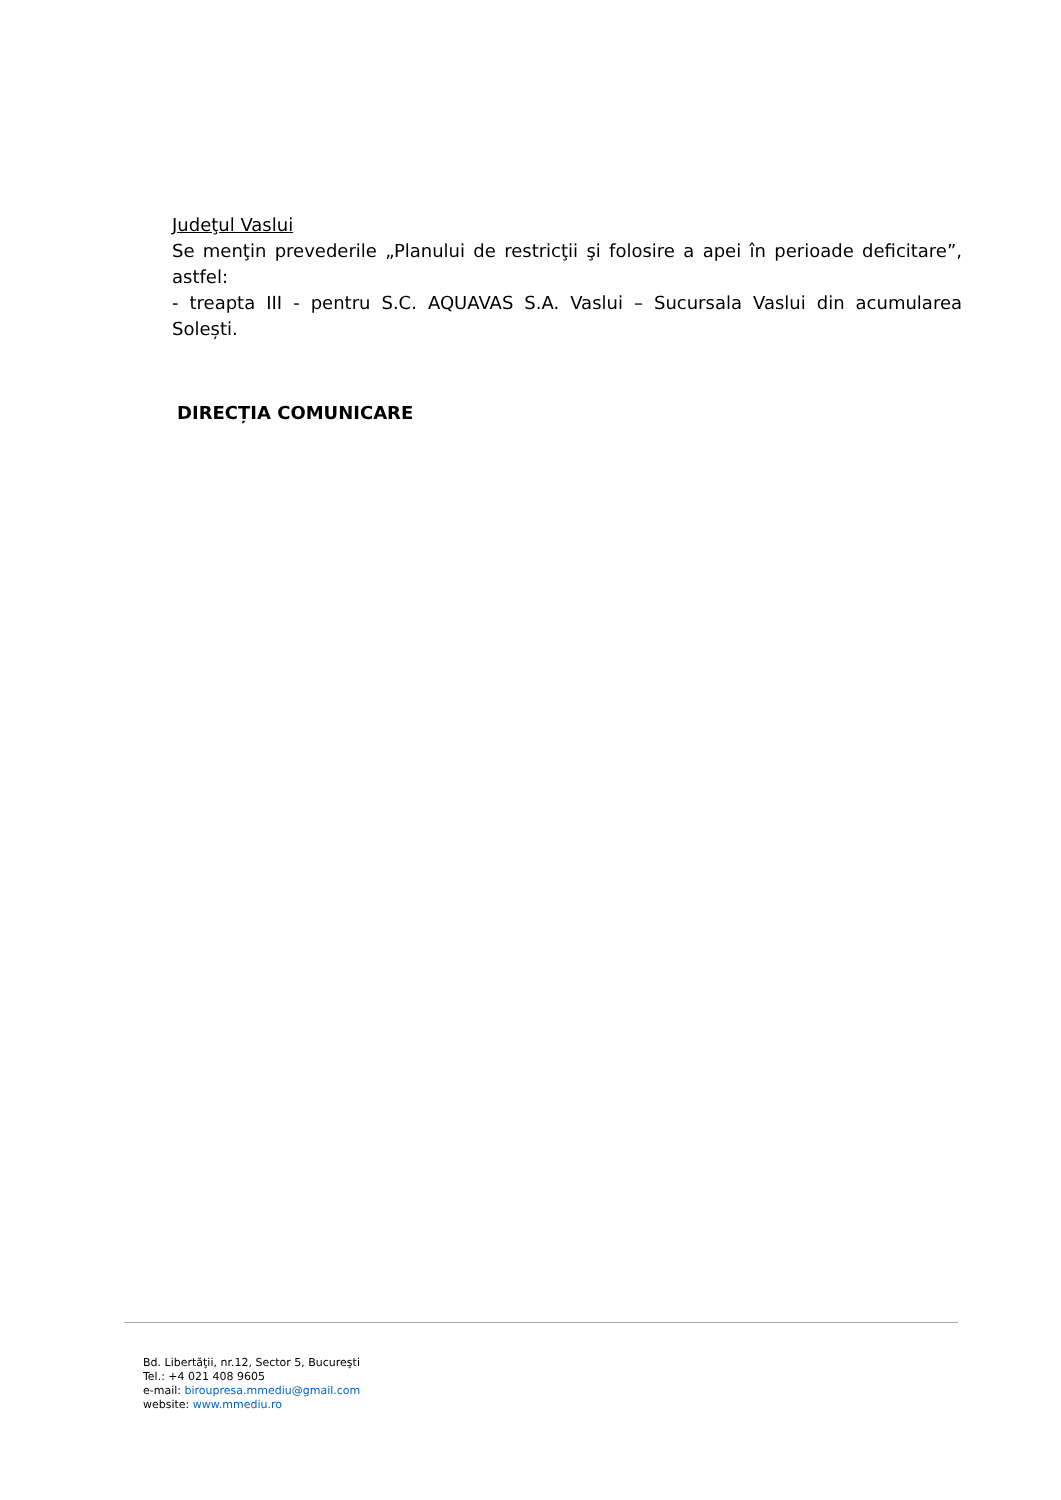Judeţul Vaslui
Se menţin prevederile „Planului de restricţii şi folosire a apei în perioade deficitare”, astfel:
- treapta III - pentru S.C. AQUAVAS S.A. Vaslui – Sucursala Vaslui din acumularea Solești.
DIRECȚIA COMUNICARE
Bd. Libertăţii, nr.12, Sector 5, Bucureşti
Tel.: +4 021 408 9605
e-mail: biroupresa.mmediu@gmail.com
website: www.mmediu.ro